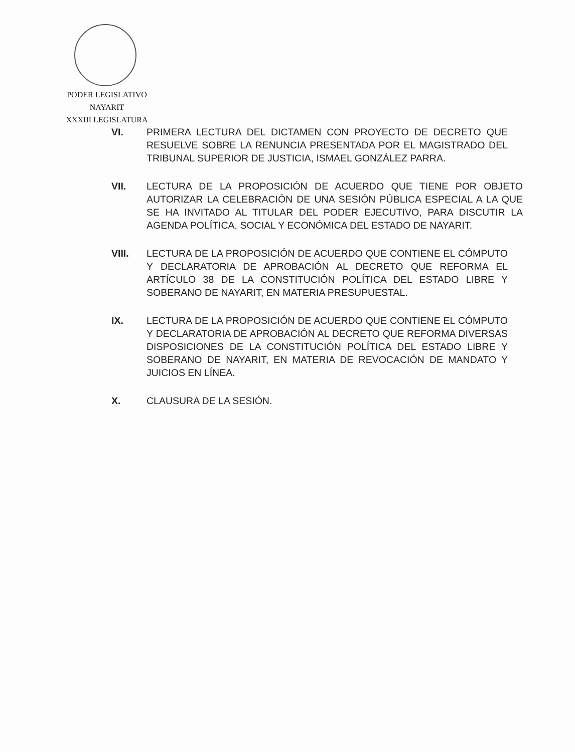PODER LEGISLATIVO
NAYARIT
XXXIII LEGISLATURA
VI. PRIMERA LECTURA DEL DICTAMEN CON PROYECTO DE DECRETO QUE RESUELVE SOBRE LA RENUNCIA PRESENTADA POR EL MAGISTRADO DEL TRIBUNAL SUPERIOR DE JUSTICIA, ISMAEL GONZÁLEZ PARRA.
VII. LECTURA DE LA PROPOSICIÓN DE ACUERDO QUE TIENE POR OBJETO AUTORIZAR LA CELEBRACIÓN DE UNA SESIÓN PÚBLICA ESPECIAL A LA QUE SE HA INVITADO AL TITULAR DEL PODER EJECUTIVO, PARA DISCUTIR LA AGENDA POLÍTICA, SOCIAL Y ECONÓMICA DEL ESTADO DE NAYARIT.
VIII. LECTURA DE LA PROPOSICIÓN DE ACUERDO QUE CONTIENE EL CÓMPUTO Y DECLARATORIA DE APROBACIÓN AL DECRETO QUE REFORMA EL ARTÍCULO 38 DE LA CONSTITUCIÓN POLÍTICA DEL ESTADO LIBRE Y SOBERANO DE NAYARIT, EN MATERIA PRESUPUESTAL.
IX. LECTURA DE LA PROPOSICIÓN DE ACUERDO QUE CONTIENE EL CÓMPUTO Y DECLARATORIA DE APROBACIÓN AL DECRETO QUE REFORMA DIVERSAS DISPOSICIONES DE LA CONSTITUCIÓN POLÍTICA DEL ESTADO LIBRE Y SOBERANO DE NAYARIT, EN MATERIA DE REVOCACIÓN DE MANDATO Y JUICIOS EN LÍNEA.
X. CLAUSURA DE LA SESIÓN.